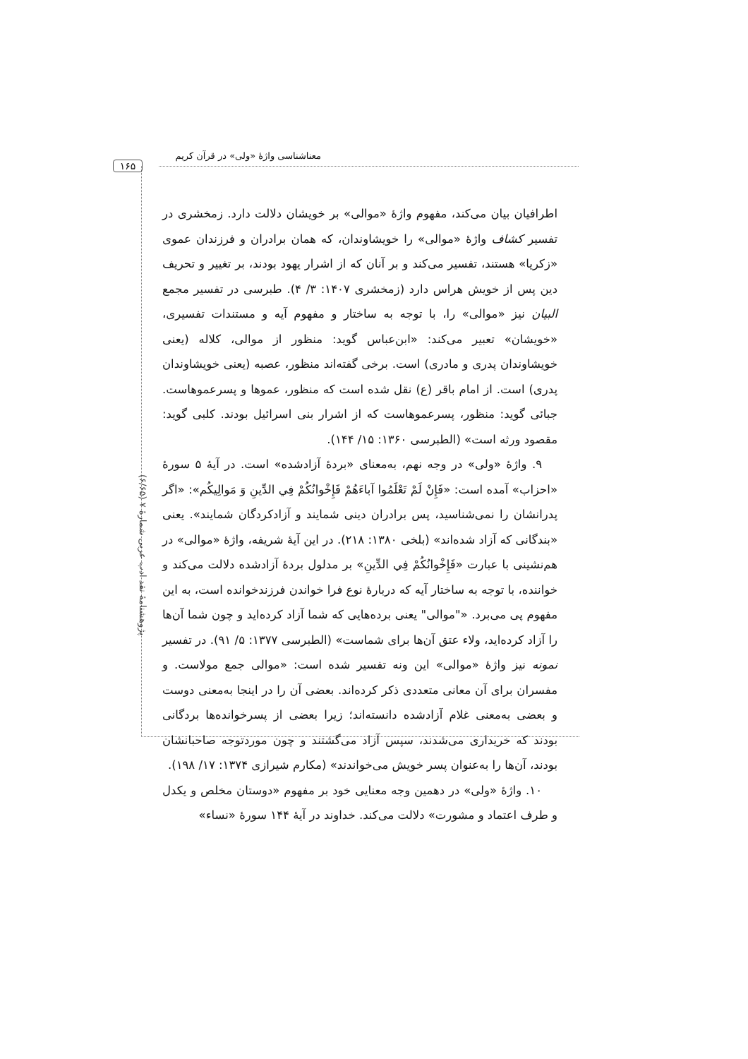معناشناسی واژهٔ «ولی» در قرآن کریم
۱۶۵
پژوهشنامهٔ نقد ادب عربی شمارهٔ ۷ (۶/۶۵)
اطرافیان بیان می‌کند، مفهوم واژهٔ «موالی» بر خویشان دلالت دارد. زمخشری در تفسیر کشاف واژهٔ «موالی» را خویشاوندان، که همان برادران و فرزندان عموی «زکریا» هستند، تفسیر می‌کند و بر آنان که از اشرار یهود بودند، بر تغییر و تحریف دین پس از خویش هراس دارد (زمخشری ۱۴۰۷: ۳/ ۴). طبرسی در تفسیر مجمع البیان نیز «موالی» را، با توجه به ساختار و مفهوم آیه و مستندات تفسیری، «خویشان» تعبیر می‌کند: «ابن‌عباس گوید: منظور از موالی، کلاله (یعنی خویشاوندان پدری و مادری) است. برخی گفته‌اند منظور، عصبه (یعنی خویشاوندان پدری) است. از امام باقر (ع) نقل شده است که منظور، عموها و پسرعموهاست. جبائی گوید: منظور، پسرعموهاست که از اشرار بنی اسرائیل بودند. کلبی گوید: مقصود ورثه است» (الطبرسی ۱۳۶۰: ۱۵/ ۱۴۴).
۹. واژهٔ «ولی» در وجه نهم، به‌معنای «بردهٔ آزادشده» است. در آیهٔ ۵ سورهٔ «احزاب» آمده است: «فَإِنْ لَمْ تَعْلَمُوا آباءَهُمْ فَإِخْوانُكُمْ فِي الدِّينِ وَ مَوالِيكُم»: «اگر پدرانشان را نمی‌شناسید، پس برادران دینی شمایند و آزادکردگان شمایند». یعنی «بندگانی که آزاد شده‌اند» (بلخی ۱۳۸۰: ۲۱۸). در این آیهٔ شریفه، واژهٔ «موالی» در هم‌نشینی با عبارت «فَإِخْوانُكُمْ فِي الدِّينِ» بر مدلول بردهٔ آزادشده دلالت می‌کند و خواننده، با توجه به ساختار آیه که دربارهٔ نوع فرا خواندن فرزندخوانده است، به این مفهوم پی می‌برد. «"موالی" یعنی برده‌هایی که شما آزاد کرده‌اید و چون شما آن‌ها را آزاد کرده‌اید، ولاء عتق آن‌ها برای شماست» (الطبرسی ۱۳۷۷: ۵/ ۹۱). در تفسیر نمونه نیز واژهٔ «موالی» این ونه تفسیر شده است: «موالی جمع مولاست. و مفسران برای آن معانی متعددی ذکر کرده‌اند. بعضی آن را در اینجا به‌معنی دوست و بعضی به‌معنی غلام آزادشده دانسته‌اند؛ زیرا بعضی از پسرخوانده‌ها بردگانی بودند که خریداری می‌شدند، سپس آزاد می‌گشتند و چون موردتوجه صاحبانشان بودند، آن‌ها را به‌عنوان پسر خویش می‌خواندند» (مکارم شیرازی ۱۳۷۴: ۱۷/ ۱۹۸).
۱۰. واژهٔ «ولی» در دهمین وجه معنایی خود بر مفهوم «دوستان مخلص و یکدل و طرف اعتماد و مشورت» دلالت می‌کند. خداوند در آیهٔ ۱۴۴ سورهٔ «نساء»